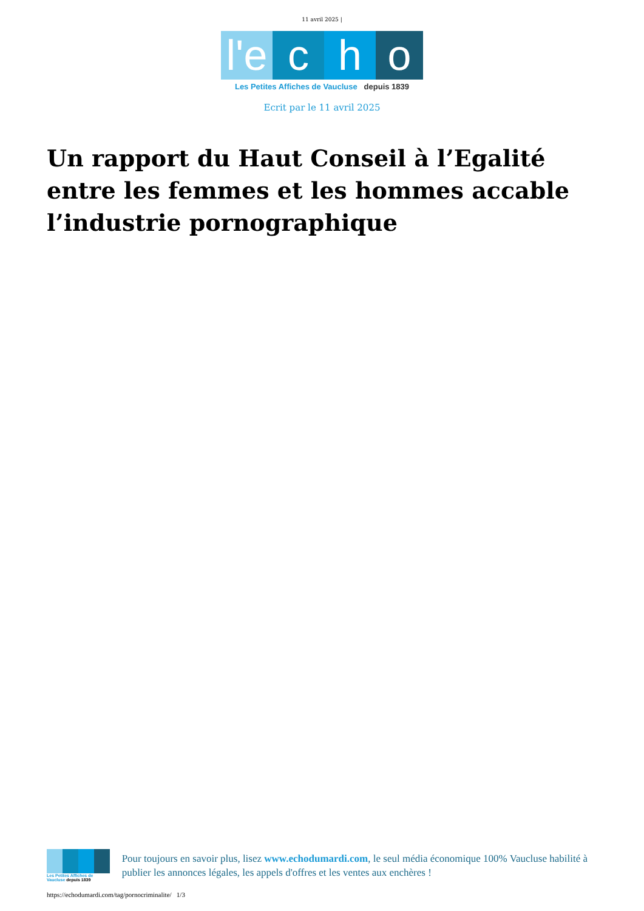11 avril 2025 |
l'e
c
h
o
Les Petites Affiches de Vaucluse depuis 1839
Ecrit par le 11 avril 2025
Un rapport du Haut Conseil à l’Egalité entre les femmes et les hommes accable l’industrie pornographique
Les Petites Affiches de Vaucluse depuis 1839
Pour toujours en savoir plus, lisez www.echodumardi.com, le seul média économique 100% Vaucluse habilité à publier les annonces légales, les appels d'offres et les ventes aux enchères !
https://echodumardi.com/tag/pornocriminalite/ 1/3